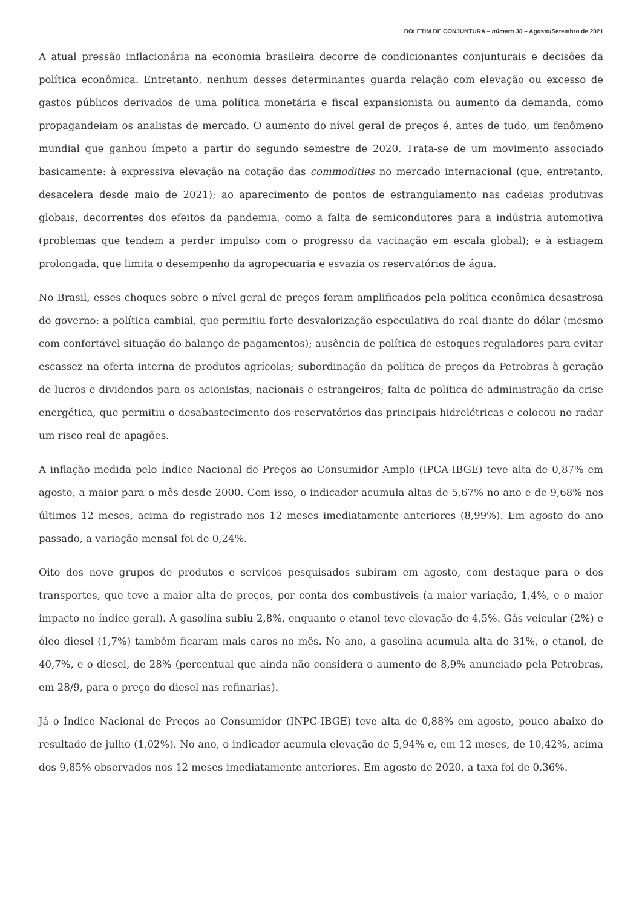BOLETIM DE CONJUNTURA – número 30 – Agosto/Setembro de 2021
A atual pressão inflacionária na economia brasileira decorre de condicionantes conjunturais e decisões da política econômica. Entretanto, nenhum desses determinantes guarda relação com elevação ou excesso de gastos públicos derivados de uma política monetária e fiscal expansionista ou aumento da demanda, como propagandeiam os analistas de mercado. O aumento do nível geral de preços é, antes de tudo, um fenômeno mundial que ganhou ímpeto a partir do segundo semestre de 2020. Trata-se de um movimento associado basicamente: à expressiva elevação na cotação das commodities no mercado internacional (que, entretanto, desacelera desde maio de 2021); ao aparecimento de pontos de estrangulamento nas cadeias produtivas globais, decorrentes dos efeitos da pandemia, como a falta de semicondutores para a indústria automotiva (problemas que tendem a perder impulso com o progresso da vacinação em escala global); e à estiagem prolongada, que limita o desempenho da agropecuaria e esvazia os reservatórios de água.
No Brasil, esses choques sobre o nível geral de preços foram amplificados pela política econômica desastrosa do governo: a política cambial, que permitiu forte desvalorização especulativa do real diante do dólar (mesmo com confortável situação do balanço de pagamentos); ausência de política de estoques reguladores para evitar escassez na oferta interna de produtos agrícolas; subordinação da política de preços da Petrobras à geração de lucros e dividendos para os acionistas, nacionais e estrangeiros; falta de política de administração da crise energética, que permitiu o desabastecimento dos reservatórios das principais hidrelétricas e colocou no radar um risco real de apagões.
A inflação medida pelo Índice Nacional de Preços ao Consumidor Amplo (IPCA-IBGE) teve alta de 0,87% em agosto, a maior para o mês desde 2000. Com isso, o indicador acumula altas de 5,67% no ano e de 9,68% nos últimos 12 meses, acima do registrado nos 12 meses imediatamente anteriores (8,99%). Em agosto do ano passado, a variação mensal foi de 0,24%.
Oito dos nove grupos de produtos e serviços pesquisados subiram em agosto, com destaque para o dos transportes, que teve a maior alta de preços, por conta dos combustíveis (a maior variação, 1,4%, e o maior impacto no índice geral). A gasolina subiu 2,8%, enquanto o etanol teve elevação de 4,5%. Gás veicular (2%) e óleo diesel (1,7%) também ficaram mais caros no mês. No ano, a gasolina acumula alta de 31%, o etanol, de 40,7%, e o diesel, de 28% (percentual que ainda não considera o aumento de 8,9% anunciado pela Petrobras, em 28/9, para o preço do diesel nas refinarias).
Já o Índice Nacional de Preços ao Consumidor (INPC-IBGE) teve alta de 0,88% em agosto, pouco abaixo do resultado de julho (1,02%). No ano, o indicador acumula elevação de 5,94% e, em 12 meses, de 10,42%, acima dos 9,85% observados nos 12 meses imediatamente anteriores. Em agosto de 2020, a taxa foi de 0,36%.